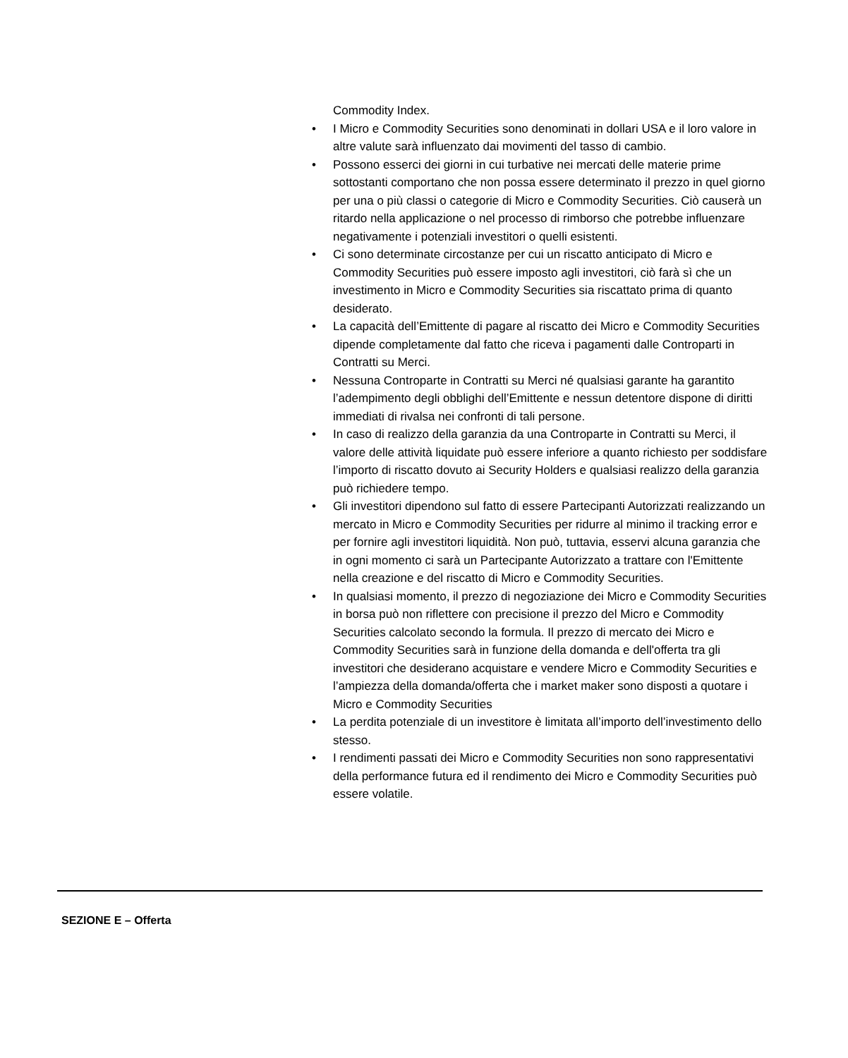Commodity Index.
• I Micro e Commodity Securities sono denominati in dollari USA e il loro valore in altre valute sarà influenzato dai movimenti del tasso di cambio.
• Possono esserci dei giorni in cui turbative nei mercati delle materie prime sottostanti comportano che non possa essere determinato il prezzo in quel giorno per una o più classi o categorie di Micro e Commodity Securities. Ciò causerà un ritardo nella applicazione o nel processo di rimborso che potrebbe influenzare negativamente i potenziali investitori o quelli esistenti.
• Ci sono determinate circostanze per cui un riscatto anticipato di Micro e Commodity Securities può essere imposto agli investitori, ciò farà sì che un investimento in Micro e Commodity Securities sia riscattato prima di quanto desiderato.
• La capacità dell’Emittente di pagare al riscatto dei Micro e Commodity Securities dipende completamente dal fatto che riceva i pagamenti dalle Controparti in Contratti su Merci.
• Nessuna Controparte in Contratti su Merci né qualsiasi garante ha garantito l’adempimento degli obblighi dell’Emittente e nessun detentore dispone di diritti immediati di rivalsa nei confronti di tali persone.
• In caso di realizzo della garanzia da una Controparte in Contratti su Merci, il valore delle attività liquidate può essere inferiore a quanto richiesto per soddisfare l’importo di riscatto dovuto ai Security Holders e qualsiasi realizzo della garanzia può richiedere tempo.
• Gli investitori dipendono sul fatto di essere Partecipanti Autorizzati realizzando un mercato in Micro e Commodity Securities per ridurre al minimo il tracking error e per fornire agli investitori liquidità. Non può, tuttavia, esservi alcuna garanzia che in ogni momento ci sarà un Partecipante Autorizzato a trattare con l'Emittente nella creazione e del riscatto di Micro e Commodity Securities.
• In qualsiasi momento, il prezzo di negoziazione dei Micro e Commodity Securities in borsa può non riflettere con precisione il prezzo del Micro e Commodity Securities calcolato secondo la formula. Il prezzo di mercato dei Micro e Commodity Securities sarà in funzione della domanda e dell'offerta tra gli investitori che desiderano acquistare e vendere Micro e Commodity Securities e l’ampiezza della domanda/offerta che i market maker sono disposti a quotare i Micro e Commodity Securities
• La perdita potenziale di un investitore è limitata all’importo dell’investimento dello stesso.
• I rendimenti passati dei Micro e Commodity Securities non sono rappresentativi della performance futura ed il rendimento dei Micro e Commodity Securities può essere volatile.
SEZIONE E – Offerta